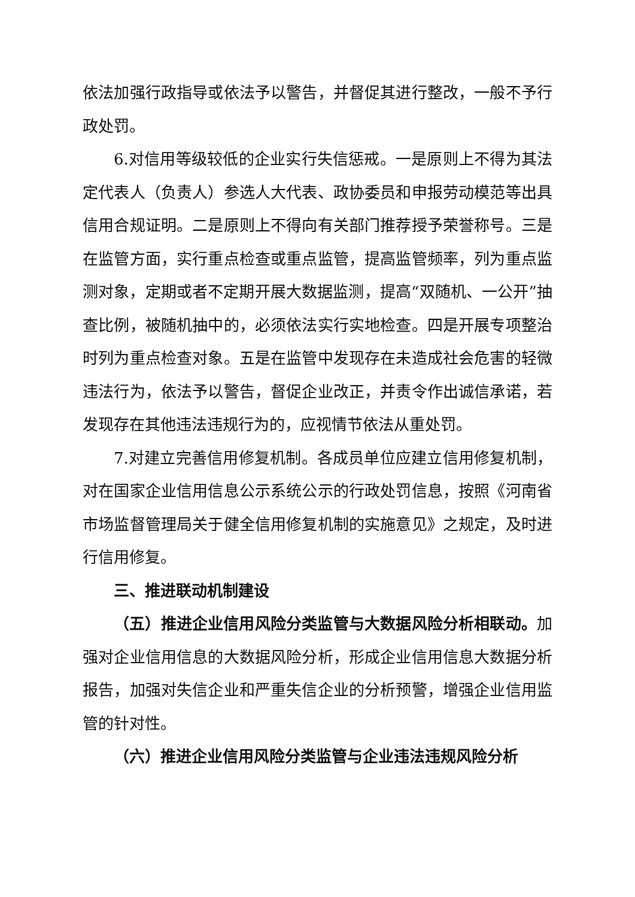依法加强行政指导或依法予以警告，并督促其进行整改，一般不予行政处罚。
6.对信用等级较低的企业实行失信惩戒。一是原则上不得为其法定代表人（负责人）参选人大代表、政协委员和申报劳动模范等出具信用合规证明。二是原则上不得向有关部门推荐授予荣誉称号。三是在监管方面，实行重点检查或重点监管，提高监管频率，列为重点监测对象，定期或者不定期开展大数据监测，提高“双随机、一公开”抽查比例，被随机抽中的，必须依法实行实地检查。四是开展专项整治时列为重点检查对象。五是在监管中发现存在未造成社会危害的轻微违法行为，依法予以警告，督促企业改正，并责令作出诚信承诺，若发现存在其他违法违规行为的，应视情节依法从重处罚。
7.对建立完善信用修复机制。各成员单位应建立信用修复机制，对在国家企业信用信息公示系统公示的行政处罚信息，按照《河南省市场监督管理局关于健全信用修复机制的实施意见》之规定，及时进行信用修复。
三、推进联动机制建设
（五）推进企业信用风险分类监管与大数据风险分析相联动。加强对企业信用信息的大数据风险分析，形成企业信用信息大数据分析报告，加强对失信企业和严重失信企业的分析预警，增强企业信用监管的针对性。
（六）推进企业信用风险分类监管与企业违法违规风险分析